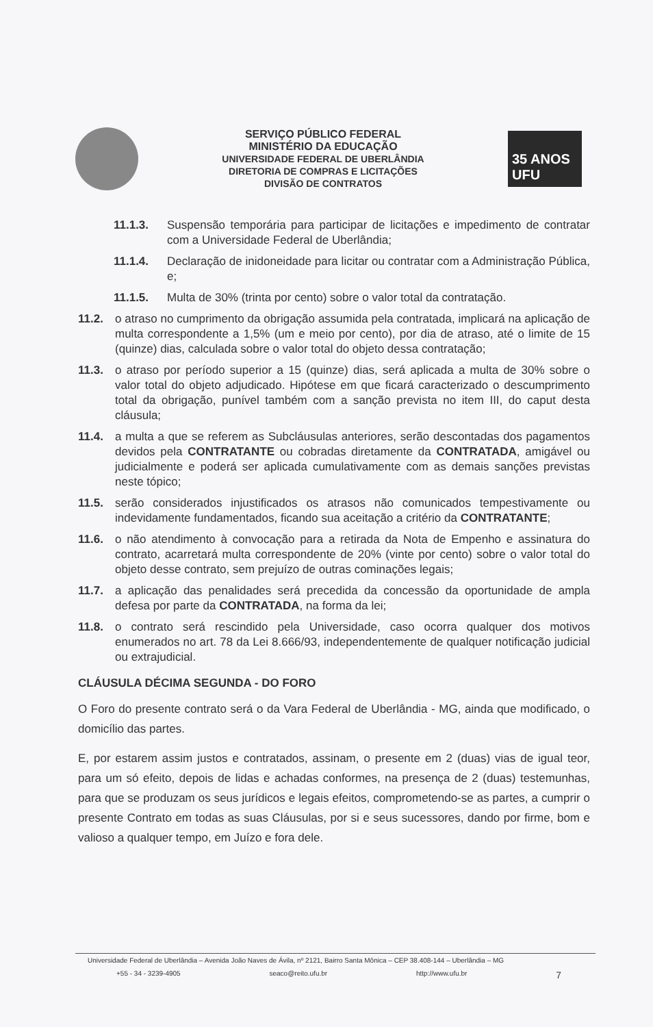SERVIÇO PÚBLICO FEDERAL
MINISTÉRIO DA EDUCAÇÃO
UNIVERSIDADE FEDERAL DE UBERLÂNDIA
DIRETORIA DE COMPRAS E LICITAÇÕES
DIVISÃO DE CONTRATOS
35 ANOS UFU
11.1.3. Suspensão temporária para participar de licitações e impedimento de contratar com a Universidade Federal de Uberlândia;
11.1.4. Declaração de inidoneidade para licitar ou contratar com a Administração Pública, e;
11.1.5. Multa de 30% (trinta por cento) sobre o valor total da contratação.
11.2. o atraso no cumprimento da obrigação assumida pela contratada, implicará na aplicação de multa correspondente a 1,5% (um e meio por cento), por dia de atraso, até o limite de 15 (quinze) dias, calculada sobre o valor total do objeto dessa contratação;
11.3. o atraso por período superior a 15 (quinze) dias, será aplicada a multa de 30% sobre o valor total do objeto adjudicado. Hipótese em que ficará caracterizado o descumprimento total da obrigação, punível também com a sanção prevista no item III, do caput desta cláusula;
11.4. a multa a que se referem as Subcláusulas anteriores, serão descontadas dos pagamentos devidos pela CONTRATANTE ou cobradas diretamente da CONTRATADA, amigável ou judicialmente e poderá ser aplicada cumulativamente com as demais sanções previstas neste tópico;
11.5. serão considerados injustificados os atrasos não comunicados tempestivamente ou indevidamente fundamentados, ficando sua aceitação a critério da CONTRATANTE;
11.6. o não atendimento à convocação para a retirada da Nota de Empenho e assinatura do contrato, acarretará multa correspondente de 20% (vinte por cento) sobre o valor total do objeto desse contrato, sem prejuízo de outras cominações legais;
11.7. a aplicação das penalidades será precedida da concessão da oportunidade de ampla defesa por parte da CONTRATADA, na forma da lei;
11.8. o contrato será rescindido pela Universidade, caso ocorra qualquer dos motivos enumerados no art. 78 da Lei 8.666/93, independentemente de qualquer notificação judicial ou extrajudicial.
CLÁUSULA DÉCIMA SEGUNDA - DO FORO
O Foro do presente contrato será o da Vara Federal de Uberlândia - MG, ainda que modificado, o domicílio das partes.
E, por estarem assim justos e contratados, assinam, o presente em 2 (duas) vias de igual teor, para um só efeito, depois de lidas e achadas conformes, na presença de 2 (duas) testemunhas, para que se produzam os seus jurídicos e legais efeitos, comprometendo-se as partes, a cumprir o presente Contrato em todas as suas Cláusulas, por si e seus sucessores, dando por firme, bom e valioso a qualquer tempo, em Juízo e fora dele.
Universidade Federal de Uberlândia – Avenida João Naves de Ávila, nº 2121, Bairro Santa Mônica – CEP 38.408-144 – Uberlândia – MG
+55 - 34 - 3239-4905 seaco@reito.ufu.br http://www.ufu.br 7